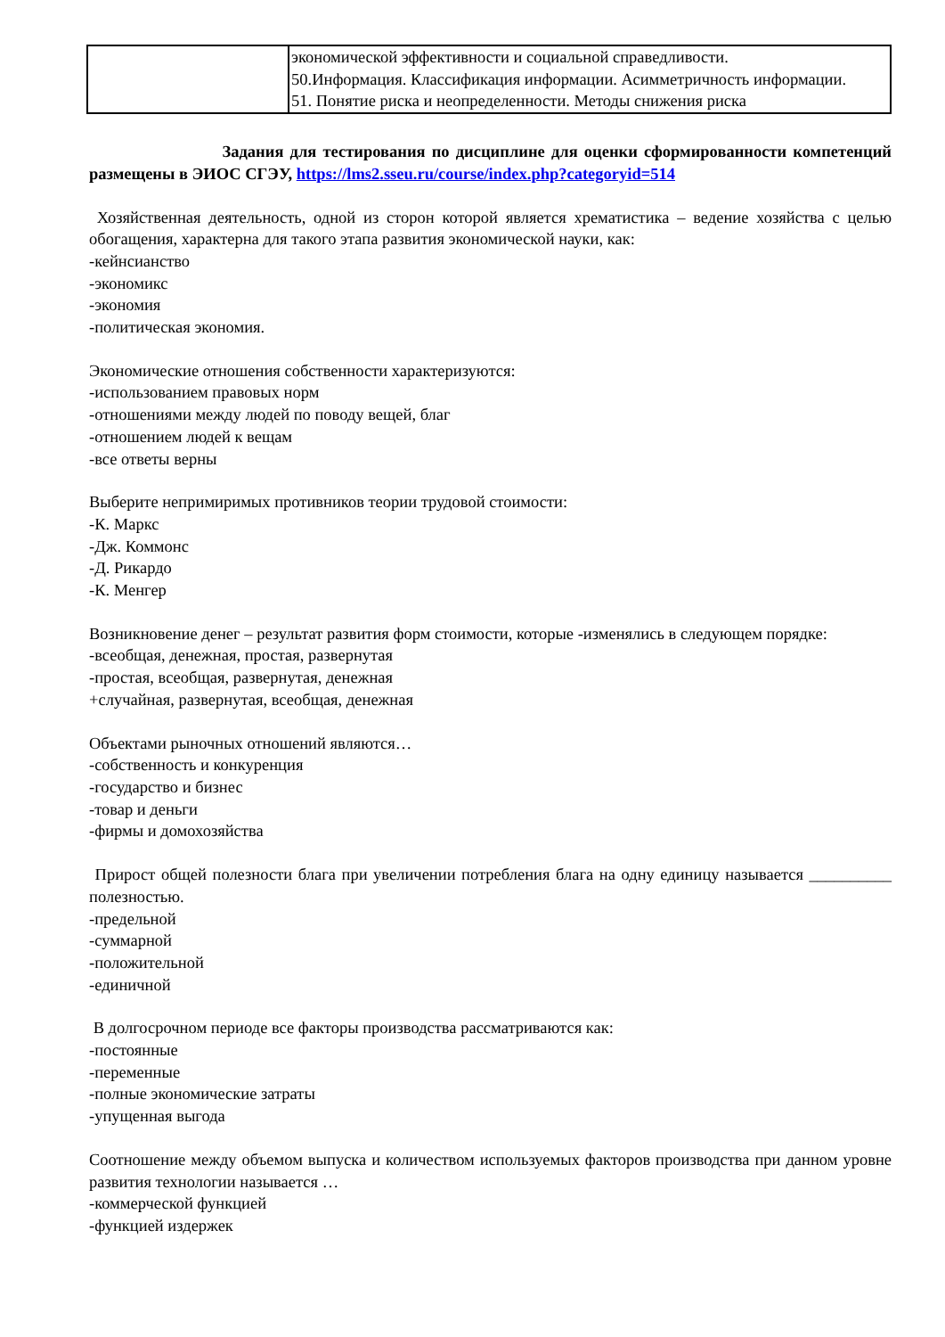| | экономической эффективности и социальной справедливости. 50.Информация. Классификация информации. Асимметричность информации. 51. Понятие риска и неопределенности. Методы снижения риска |
Задания для тестирования по дисциплине для оценки сформированности компетенций размещены в ЭИОС СГЭУ, https://lms2.sseu.ru/course/index.php?categoryid=514
Хозяйственная деятельность, одной из сторон которой является хрематистика – ведение хозяйства с целью обогащения, характерна для такого этапа развития экономической науки, как:
-кейнсианство
-экономикс
-экономия
-политическая экономия.
Экономические отношения собственности характеризуются:
-использованием правовых норм
-отношениями между людей по поводу вещей, благ
-отношением людей к вещам
-все ответы верны
Выберите непримиримых противников теории трудовой стоимости:
-К. Маркс
-Дж. Коммонс
-Д. Рикардо
-К. Менгер
Возникновение денег – результат развития форм стоимости, которые -изменялись в следующем порядке:
-всеобщая, денежная, простая, развернутая
-простая, всеобщая, развернутая, денежная
+случайная, развернутая, всеобщая, денежная
Объектами рыночных отношений являются…
-собственность и конкуренция
-государство и бизнес
-товар и деньги
-фирмы и домохозяйства
Прирост общей полезности блага при увеличении потребления блага на одну единицу называется __________ полезностью.
-предельной
-суммарной
-положительной
-единичной
В долгосрочном периоде все факторы производства рассматриваются как:
-постоянные
-переменные
-полные экономические затраты
-упущенная выгода
Соотношение между объемом выпуска и количеством используемых факторов производства при данном уровне развития технологии называется …
-коммерческой функцией
-функцией издержек